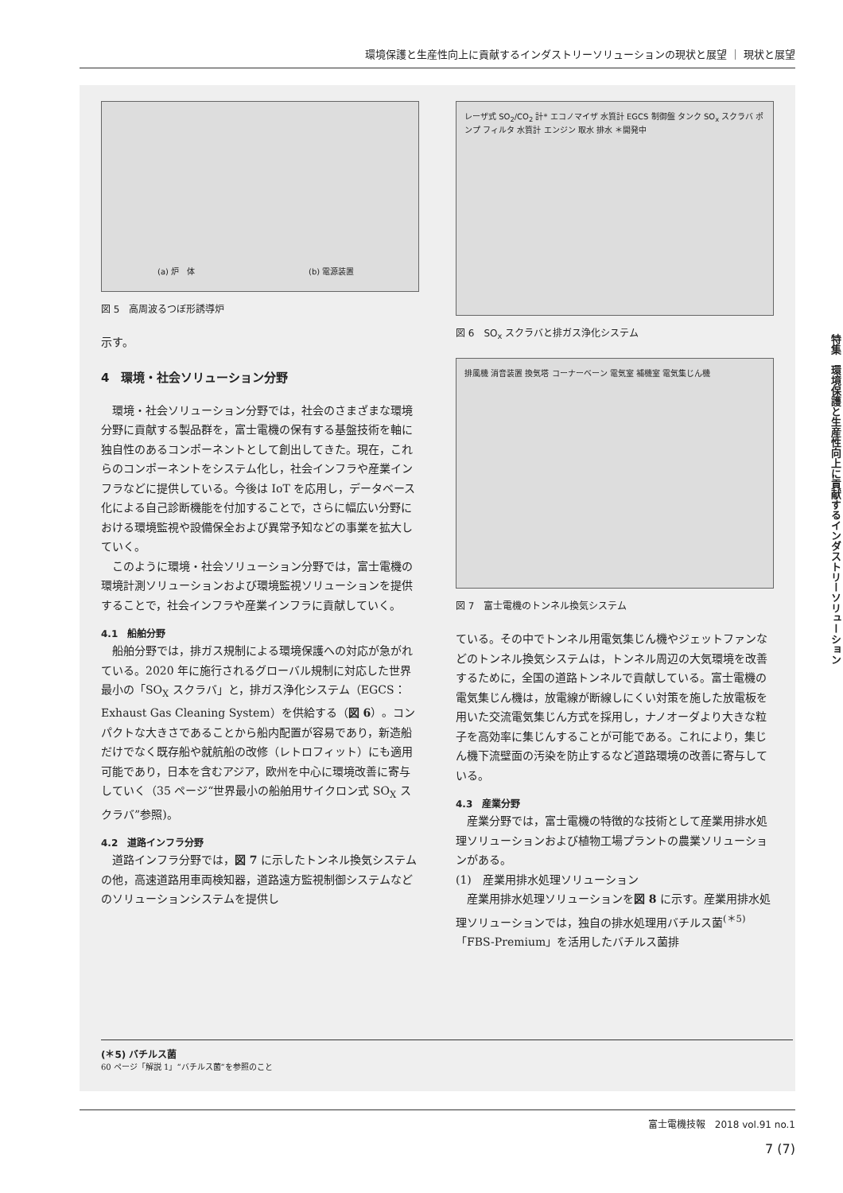環境保護と生産性向上に貢献するインダストリーソリューションの現状と展望 ｜ 現状と展望
(a) 炉　体 (b) 電源装置
図 5　高周波るつぼ形誘導炉
示す。
4　環境・社会ソリューション分野
環境・社会ソリューション分野では，社会のさまざまな環境分野に貢献する製品群を，富士電機の保有する基盤技術を軸に独自性のあるコンポーネントとして創出してきた。現在，これらのコンポーネントをシステム化し，社会インフラや産業インフラなどに提供している。今後は IoT を応用し，データベース化による自己診断機能を付加することで，さらに幅広い分野における環境監視や設備保全および異常予知などの事業を拡大していく。
このように環境・社会ソリューション分野では，富士電機の環境計測ソリューションおよび環境監視ソリューションを提供することで，社会インフラや産業インフラに貢献していく。
4.1　船舶分野
船舶分野では，排ガス規制による環境保護への対応が急がれている。2020 年に施行されるグローバル規制に対応した世界最小の「SO<sub>X</sub> スクラバ」と，排ガス浄化システム（EGCS：Exhaust Gas Cleaning System）を供給する（図 6）。コンパクトな大きさであることから船内配置が容易であり，新造船だけでなく既存船や就航船の改修（レトロフィット）にも適用可能であり，日本を含むアジア，欧州を中心に環境改善に寄与していく（35 ページ“世界最小の船舶用サイクロン式 SO<sub>X</sub> スクラバ”参照)。
4.2　道路インフラ分野
道路インフラ分野では，図 7 に示したトンネル換気システムの他，高速道路用車両検知器，道路遠方監視制御システムなどのソリューションシステムを提供し
レーザ式 SO<sub>2</sub>/CO<sub>2</sub> 計* エコノマイザ 水質計 EGCS 制御盤 タンク SO<sub>x</sub> スクラバ ポンプ フィルタ 水質計 エンジン 取水 排水 ＊開発中
図 6　SO<sub>x</sub> スクラバと排ガス浄化システム
排風機 消音装置 換気塔 コーナーベーン 電気室 補機室 電気集じん機
図 7　富士電機のトンネル換気システム
ている。その中でトンネル用電気集じん機やジェットファンなどのトンネル換気システムは，トンネル周辺の大気環境を改善するために，全国の道路トンネルで貢献している。富士電機の電気集じん機は，放電線が断線しにくい対策を施した放電板を用いた交流電気集じん方式を採用し，ナノオーダより大きな粒子を高効率に集じんすることが可能である。これにより，集じん機下流壁面の汚染を防止するなど道路環境の改善に寄与している。
4.3　産業分野
産業分野では，富士電機の特徴的な技術として産業用排水処理ソリューションおよび植物工場プラントの農業ソリューションがある。
(1)　産業用排水処理ソリューション
産業用排水処理ソリューションを図 8 に示す。産業用排水処理ソリューションでは，独自の排水処理用バチルス菌<sup>(＊5)</sup>「FBS-Premium」を活用したバチルス菌排
(＊5) バチルス菌
60 ページ「解説 1」“バチルス菌”を参照のこと
特集　環境保護と生産性向上に貢献するインダストリーソリューション
富士電機技報　2018 vol.91 no.1
7 (7)